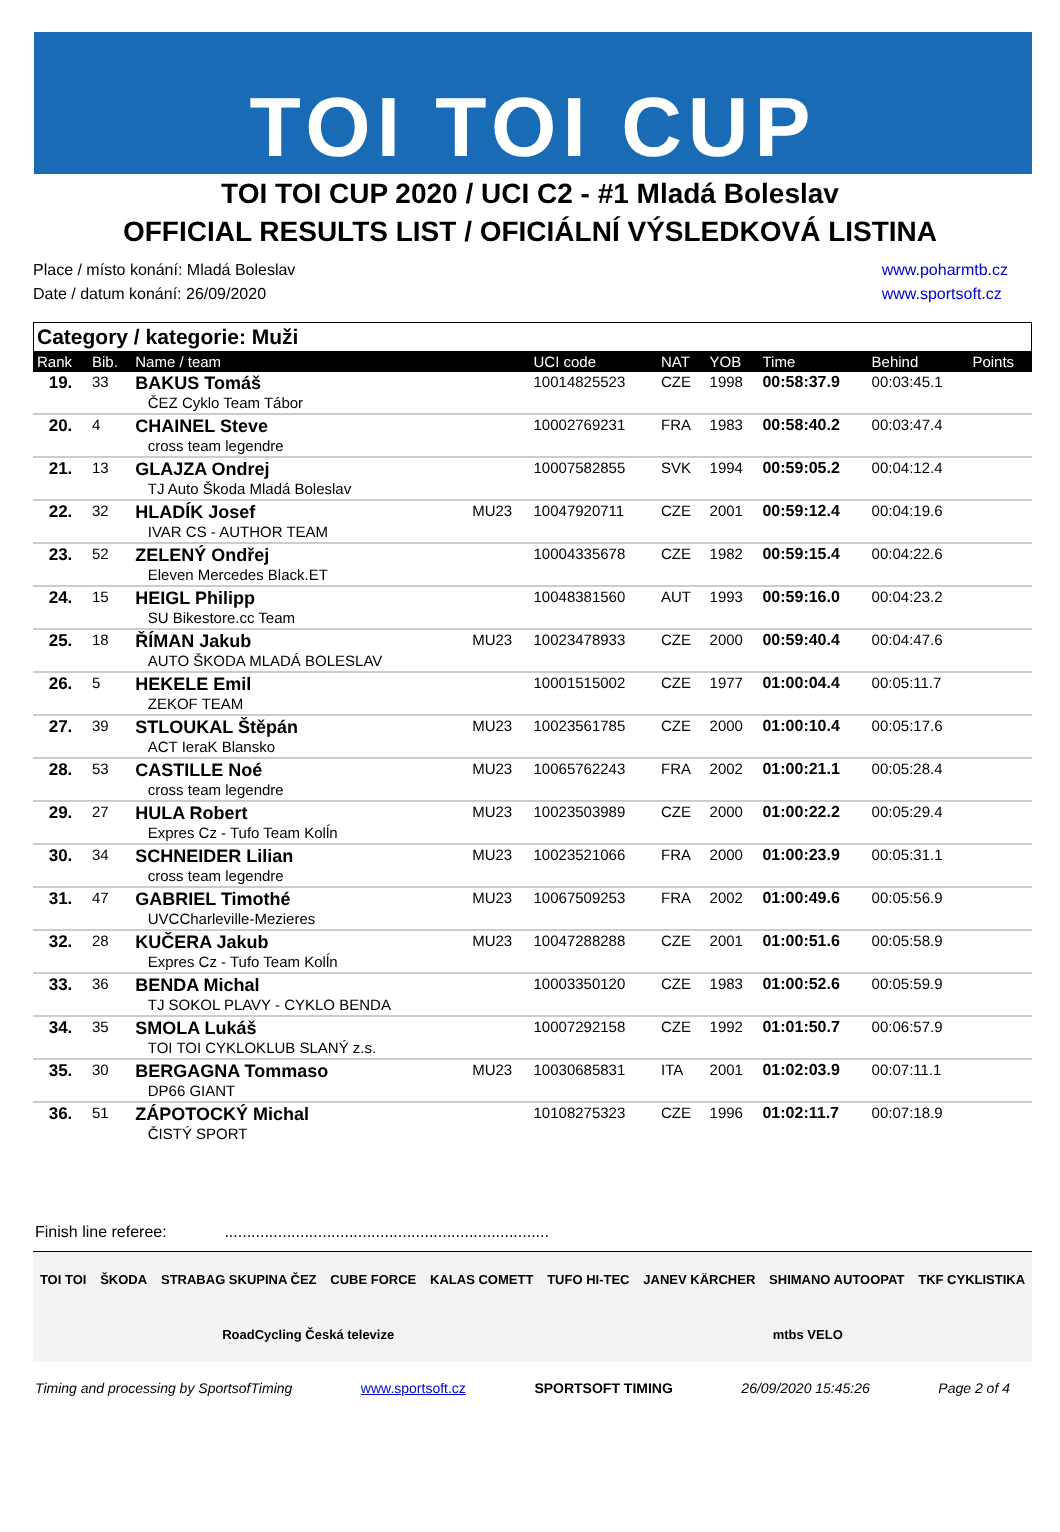TOI TOI CUP
TOI TOI CUP 2020 / UCI C2 - #1 Mladá Boleslav
OFFICIAL RESULTS LIST / OFICIÁLNÍ VÝSLEDKOVÁ LISTINA
Place / místo konání: Mladá Boleslav
Date / datum konání: 26/09/2020
www.poharmtb.cz
www.sportsoft.cz
Category / kategorie: Muži
| Rank | Bib. | Name / team | | UCI code | NAT | YOB | Time | Behind | Points |
| --- | --- | --- | --- | --- | --- | --- | --- | --- | --- |
| 19. | 33 | BAKUS Tomáš ČEZ Cyklo Team Tábor | | 10014825523 | CZE | 1998 | 00:58:37.9 | 00:03:45.1 | |
| 20. | 4 | CHAINEL Steve cross team legendre | | 10002769231 | FRA | 1983 | 00:58:40.2 | 00:03:47.4 | |
| 21. | 13 | GLAJZA Ondrej TJ Auto Škoda Mladá Boleslav | | 10007582855 | SVK | 1994 | 00:59:05.2 | 00:04:12.4 | |
| 22. | 32 | HLADÍK Josef IVAR CS - AUTHOR TEAM | MU23 | 10047920711 | CZE | 2001 | 00:59:12.4 | 00:04:19.6 | |
| 23. | 52 | ZELENÝ Ondřej Eleven Mercedes Black.ET | | 10004335678 | CZE | 1982 | 00:59:15.4 | 00:04:22.6 | |
| 24. | 15 | HEIGL Philipp SU Bikestore.cc Team | | 10048381560 | AUT | 1993 | 00:59:16.0 | 00:04:23.2 | |
| 25. | 18 | ŘÍMAN Jakub AUTO ŠKODA MLADÁ BOLESLAV | MU23 | 10023478933 | CZE | 2000 | 00:59:40.4 | 00:04:47.6 | |
| 26. | 5 | HEKELE Emil ZEKOF TEAM | | 10001515002 | CZE | 1977 | 01:00:04.4 | 00:05:11.7 | |
| 27. | 39 | STLOUKAL Štěpán ACT IeraK Blansko | MU23 | 10023561785 | CZE | 2000 | 01:00:10.4 | 00:05:17.6 | |
| 28. | 53 | CASTILLE Noé cross team legendre | MU23 | 10065762243 | FRA | 2002 | 01:00:21.1 | 00:05:28.4 | |
| 29. | 27 | HULA Robert Expres Cz - Tufo Team Kolĺn | MU23 | 10023503989 | CZE | 2000 | 01:00:22.2 | 00:05:29.4 | |
| 30. | 34 | SCHNEIDER Lilian cross team legendre | MU23 | 10023521066 | FRA | 2000 | 01:00:23.9 | 00:05:31.1 | |
| 31. | 47 | GABRIEL Timothé UVCCharleville-Mezieres | MU23 | 10067509253 | FRA | 2002 | 01:00:49.6 | 00:05:56.9 | |
| 32. | 28 | KUČERA Jakub Expres Cz - Tufo Team Kolĺn | MU23 | 10047288288 | CZE | 2001 | 01:00:51.6 | 00:05:58.9 | |
| 33. | 36 | BENDA Michal TJ SOKOL PLAVY - CYKLO BENDA | | 10003350120 | CZE | 1983 | 01:00:52.6 | 00:05:59.9 | |
| 34. | 35 | SMOLA Lukáš TOI TOI CYKLOKLUB SLANÝ z.s. | | 10007292158 | CZE | 1992 | 01:01:50.7 | 00:06:57.9 | |
| 35. | 30 | BERGAGNA Tommaso DP66 GIANT | MU23 | 10030685831 | ITA | 2001 | 01:02:03.9 | 00:07:11.1 | |
| 36. | 51 | ZÁPOTOCKÝ Michal ČISTÝ SPORT | | 10108275323 | CZE | 1996 | 01:02:11.7 | 00:07:18.9 | |
Finish line referee: .........................................................................
TOI TOI ŠKODA STRABAG SKUPINA ČEZ CUBE FORCE KALAS COMETT TUFO HI-TEC JANEV KÄRCHER SHIMANO AUTOOPAT TKF CYKLISTIKA RoadCycling Česká televize mtbs VELO
Timing and processing by SportsofTiming www.sportsoft.cz SPORTSOFT TIMING 26/09/2020 15:45:26 Page 2 of 4